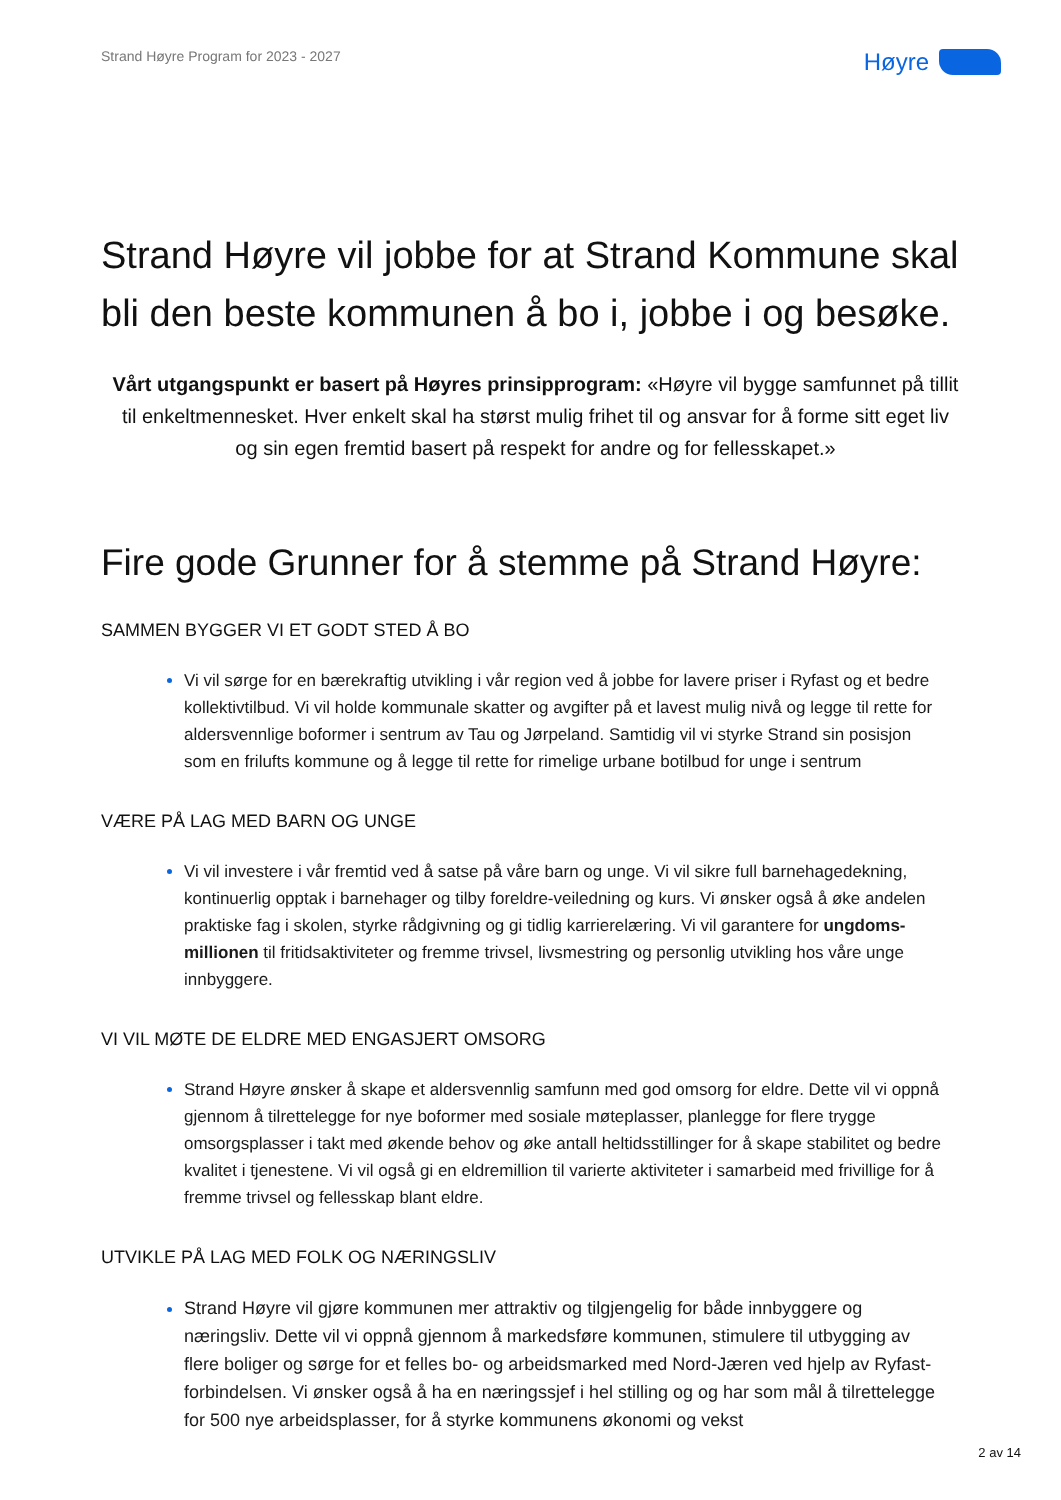Strand Høyre Program for 2023 - 2027
Høyre
Strand Høyre vil jobbe for at Strand Kommune skal bli den beste kommunen å bo i, jobbe i og besøke.
Vårt utgangspunkt er basert på Høyres prinsipprogram: «Høyre vil bygge samfunnet på tillit til enkeltmennesket. Hver enkelt skal ha størst mulig frihet til og ansvar for å forme sitt eget liv og sin egen fremtid basert på respekt for andre og for fellesskapet.»
Fire gode Grunner for å stemme på Strand Høyre:
SAMMEN BYGGER VI ET GODT STED Å BO
Vi vil sørge for en bærekraftig utvikling i vår region ved å jobbe for lavere priser i Ryfast og et bedre kollektivtilbud. Vi vil holde kommunale skatter og avgifter på et lavest mulig nivå og legge til rette for aldersvennlige boformer i sentrum av Tau og Jørpeland. Samtidig vil vi styrke Strand sin posisjon som en frilufts kommune og å legge til rette for rimelige urbane botilbud for unge i sentrum
VÆRE PÅ LAG MED BARN OG UNGE
Vi vil investere i vår fremtid ved å satse på våre barn og unge. Vi vil sikre full barnehagedekning, kontinuerlig opptak i barnehager og tilby foreldre-veiledning og kurs. Vi ønsker også å øke andelen praktiske fag i skolen, styrke rådgivning og gi tidlig karrierelæring. Vi vil garantere for ungdoms-millionen til fritidsaktiviteter og fremme trivsel, livsmestring og personlig utvikling hos våre unge innbyggere.
VI VIL MØTE DE ELDRE MED ENGASJERT OMSORG
Strand Høyre ønsker å skape et aldersvennlig samfunn med god omsorg for eldre. Dette vil vi oppnå gjennom å tilrettelegge for nye boformer med sosiale møteplasser, planlegge for flere trygge omsorgsplasser i takt med økende behov og øke antall heltidsstillinger for å skape stabilitet og bedre kvalitet i tjenestene. Vi vil også gi en eldremillion til varierte aktiviteter i samarbeid med frivillige for å fremme trivsel og fellesskap blant eldre.
UTVIKLE PÅ LAG MED FOLK OG NÆRINGSLIV
Strand Høyre vil gjøre kommunen mer attraktiv og tilgjengelig for både innbyggere og næringsliv. Dette vil vi oppnå gjennom å markedsføre kommunen, stimulere til utbygging av flere boliger og sørge for et felles bo- og arbeidsmarked med Nord-Jæren ved hjelp av Ryfast-forbindelsen. Vi ønsker også å ha en næringssjef i hel stilling og og har som mål å tilrettelegge for 500 nye arbeidsplasser, for å styrke kommunens økonomi og vekst
2 av 14